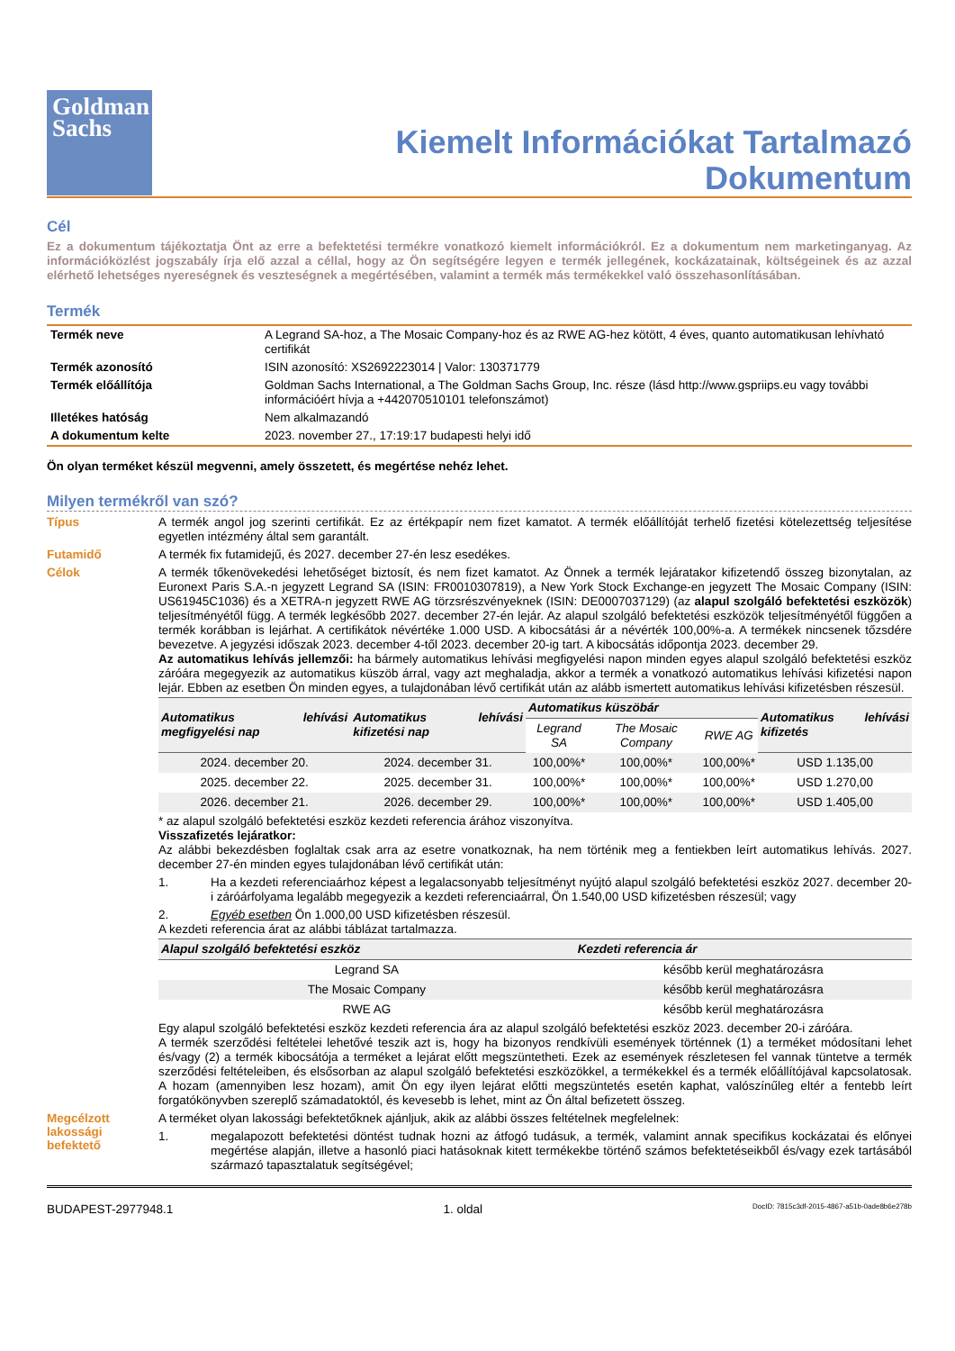Goldman
Sachs
Kiemelt Információkat Tartalmazó
Dokumentum
Cél
Ez a dokumentum tájékoztatja Önt az erre a befektetési termékre vonatkozó kiemelt információkról. Ez a dokumentum nem marketinganyag. Az információközlést jogszabály írja elő azzal a céllal, hogy az Ön segítségére legyen e termék jellegének, kockázatainak, költségeinek és az azzal elérhető lehetséges nyereségnek és veszteségnek a megértésében, valamint a termék más termékekkel való összehasonlításában.
Termék
| Termék neve | A Legrand SA-hoz, a The Mosaic Company-hoz és az RWE AG-hez kötött, 4 éves, quanto automatikusan lehívható certifikát |
| Termék azonosító | ISIN azonosító: XS2692223014 / Valor: 130371779 |
| Termék előállítója | Goldman Sachs International, a The Goldman Sachs Group, Inc. része (lásd http://www.gspriips.eu vagy további információért hívja a +442070510101 telefonszámot) |
| Illetékes hatóság | Nem alkalmazandó |
| A dokumentum kelte | 2023. november 27., 17:19:17 budapesti helyi idő |
Ön olyan terméket készül megvenni, amely összetett, és megértése nehéz lehet.
Milyen termékről van szó?
Típus
A termék angol jog szerinti certifikát. Ez az értékpapír nem fizet kamatot. A termék előállítóját terhelő fizetési kötelezettség teljesítése egyetlen intézmény által sem garantált.
Futamidő
A termék fix futamidejű, és 2027. december 27-én lesz esedékes.
Célok
A termék tőkenövekedési lehetőséget biztosít, és nem fizet kamatot. Az Önnek a termék lejáratakor kifizetendő összeg bizonytalan, az Euronext Paris S.A.-n jegyzett Legrand SA (ISIN: FR0010307819), a New York Stock Exchange-en jegyzett The Mosaic Company (ISIN: US61945C1036) és a XETRA-n jegyzett RWE AG törzsrészvényeknek (ISIN: DE0007037129) (az alapul szolgáló befektetési eszközök) teljesítményétől függ. A termék legkésőbb 2027. december 27-én lejár. Az alapul szolgáló befektetési eszközök teljesítményétől függően a termék korábban is lejárhat. A certifikátok névértéke 1.000 USD. A kibocsátási ár a névérték 100,00%-a. A termékek nincsenek tőzsdére bevezetve. A jegyzési időszak 2023. december 4-től 2023. december 20-ig tart. A kibocsátás időpontja 2023. december 29.
Az automatikus lehívás jellemzői: ha bármely automatikus lehívási megfigyelési napon minden egyes alapul szolgáló befektetési eszköz záróára megegyezik az automatikus küszöb árral, vagy azt meghaladja, akkor a termék a vonatkozó automatikus lehívási kifizetési napon lejár. Ebben az esetben Ön minden egyes, a tulajdonában lévő certifikát után az alább ismertett automatikus lehívási kifizetésben részesül.
| Automatikus lehívási megfigyelési nap | Automatikus lehívási kifizetési nap | Automatikus küszöbár | | | Automatikus lehívási kifizetés |
| --- | --- | --- | --- | --- | --- |
| | | Legrand SA | The Mosaic Company | RWE AG | |
| 2024. december 20. | 2024. december 31. | 100,00%* | 100,00%* | 100,00%* | USD 1.135,00 |
| 2025. december 22. | 2025. december 31. | 100,00%* | 100,00%* | 100,00%* | USD 1.270,00 |
| 2026. december 21. | 2026. december 29. | 100,00%* | 100,00%* | 100,00%* | USD 1.405,00 |
* az alapul szolgáló befektetési eszköz kezdeti referencia árához viszonyítva.
Visszafizetés lejáratkor:
Az alábbi bekezdésben foglaltak csak arra az esetre vonatkoznak, ha nem történik meg a fentiekben leírt automatikus lehívás. 2027. december 27-én minden egyes tulajdonában lévő certifikát után:
1.
Ha a kezdeti referenciaárhoz képest a legalacsonyabb teljesítményt nyújtó alapul szolgáló befektetési eszköz 2027. december 20-i záróárfolyama legalább megegyezik a kezdeti referenciaárral, Ön 1.540,00 USD kifizetésben részesül; vagy
2.
Egyéb esetben Ön 1.000,00 USD kifizetésben részesül.
A kezdeti referencia árat az alábbi táblázat tartalmazza.
| Alapul szolgáló befektetési eszköz | Kezdeti referencia ár |
| --- | --- |
| Legrand SA | később kerül meghatározásra |
| The Mosaic Company | később kerül meghatározásra |
| RWE AG | később kerül meghatározásra |
Egy alapul szolgáló befektetési eszköz kezdeti referencia ára az alapul szolgáló befektetési eszköz 2023. december 20-i záróára.
A termék szerződési feltételei lehetővé teszik azt is, hogy ha bizonyos rendkívüli események történnek (1) a terméket módosítani lehet és/vagy (2) a termék kibocsátója a terméket a lejárat előtt megszüntetheti. Ezek az események részletesen fel vannak tüntetve a termék szerződési feltételeiben, és elsősorban az alapul szolgáló befektetési eszközökkel, a termékekkel és a termék előállítójával kapcsolatosak. A hozam (amennyiben lesz hozam), amit Ön egy ilyen lejárat előtti megszüntetés esetén kaphat, valószínűleg eltér a fentebb leírt forgatókönyvben szereplő számadatoktól, és kevesebb is lehet, mint az Ön által befizetett összeg.
Megcélzott lakossági befektető
A terméket olyan lakossági befektetőknek ajánljuk, akik az alábbi összes feltételnek megfelelnek:
1.
megalapozott befektetési döntést tudnak hozni az átfogó tudásuk, a termék, valamint annak specifikus kockázatai és előnyei megértése alapján, illetve a hasonló piaci hatásoknak kitett termékekbe történő számos befektetéseikből és/vagy ezek tartásából származó tapasztalatuk segítségével;
BUDAPEST-2977948.1 1. oldal DocID: 7815c3df-2015-4867-a51b-0ade8b6e278b